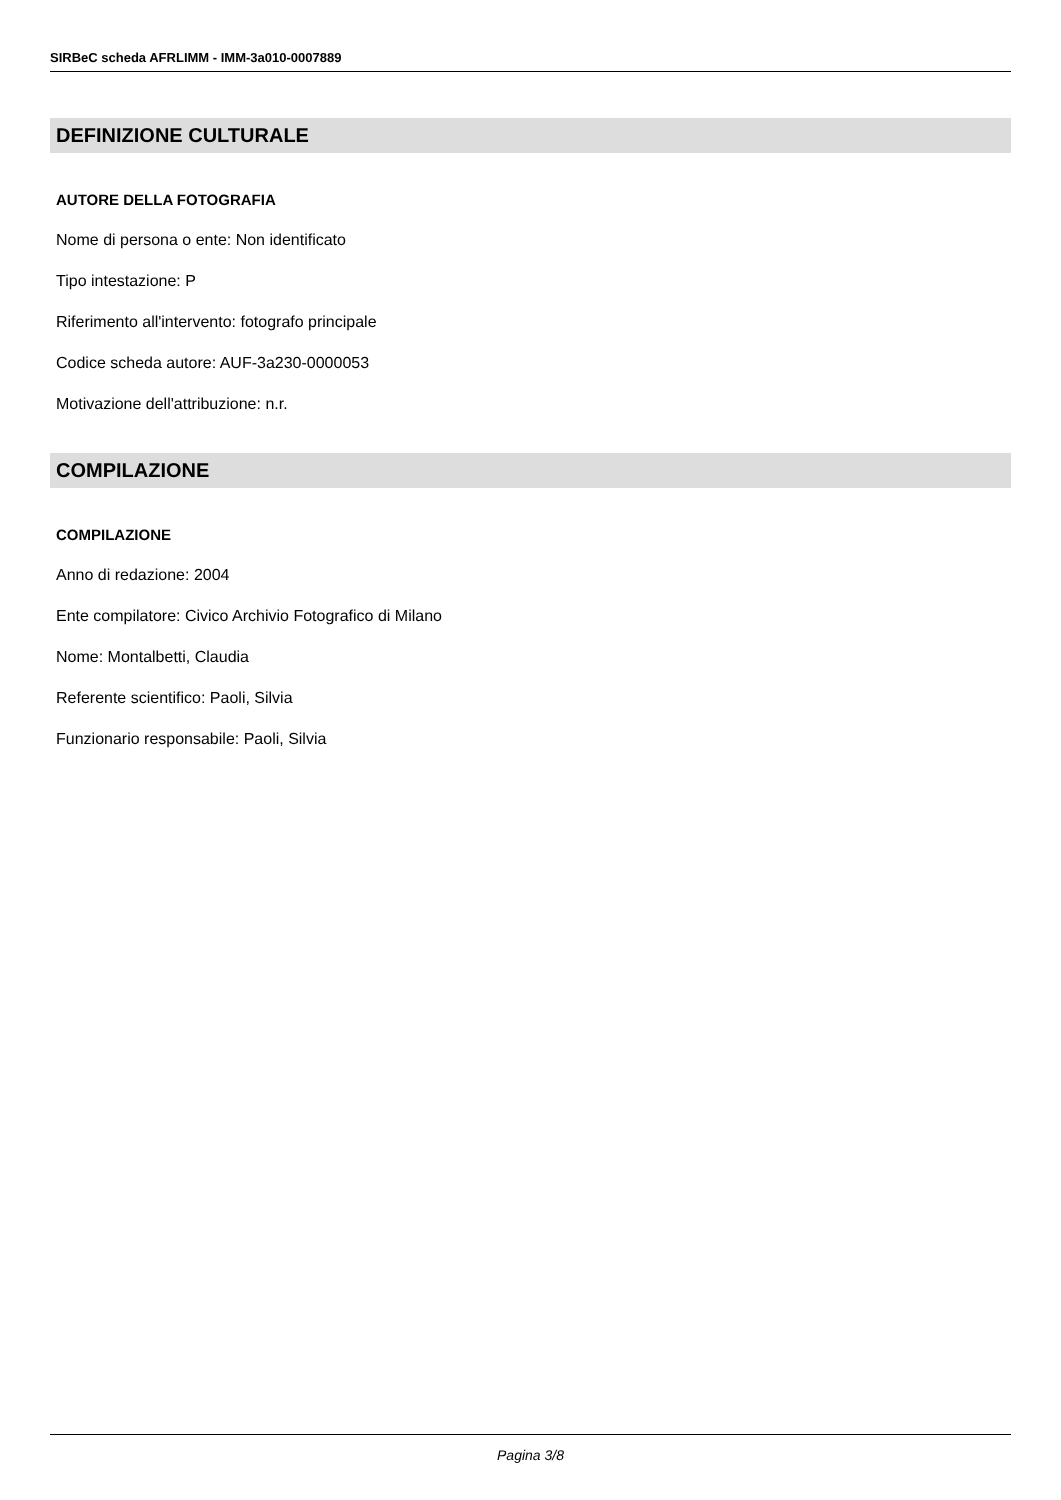SIRBeC scheda AFRLIMM - IMM-3a010-0007889
DEFINIZIONE CULTURALE
AUTORE DELLA FOTOGRAFIA
Nome di persona o ente: Non identificato
Tipo intestazione: P
Riferimento all'intervento: fotografo principale
Codice scheda autore: AUF-3a230-0000053
Motivazione dell'attribuzione: n.r.
COMPILAZIONE
COMPILAZIONE
Anno di redazione: 2004
Ente compilatore: Civico Archivio Fotografico di Milano
Nome: Montalbetti, Claudia
Referente scientifico: Paoli, Silvia
Funzionario responsabile: Paoli, Silvia
Pagina 3/8